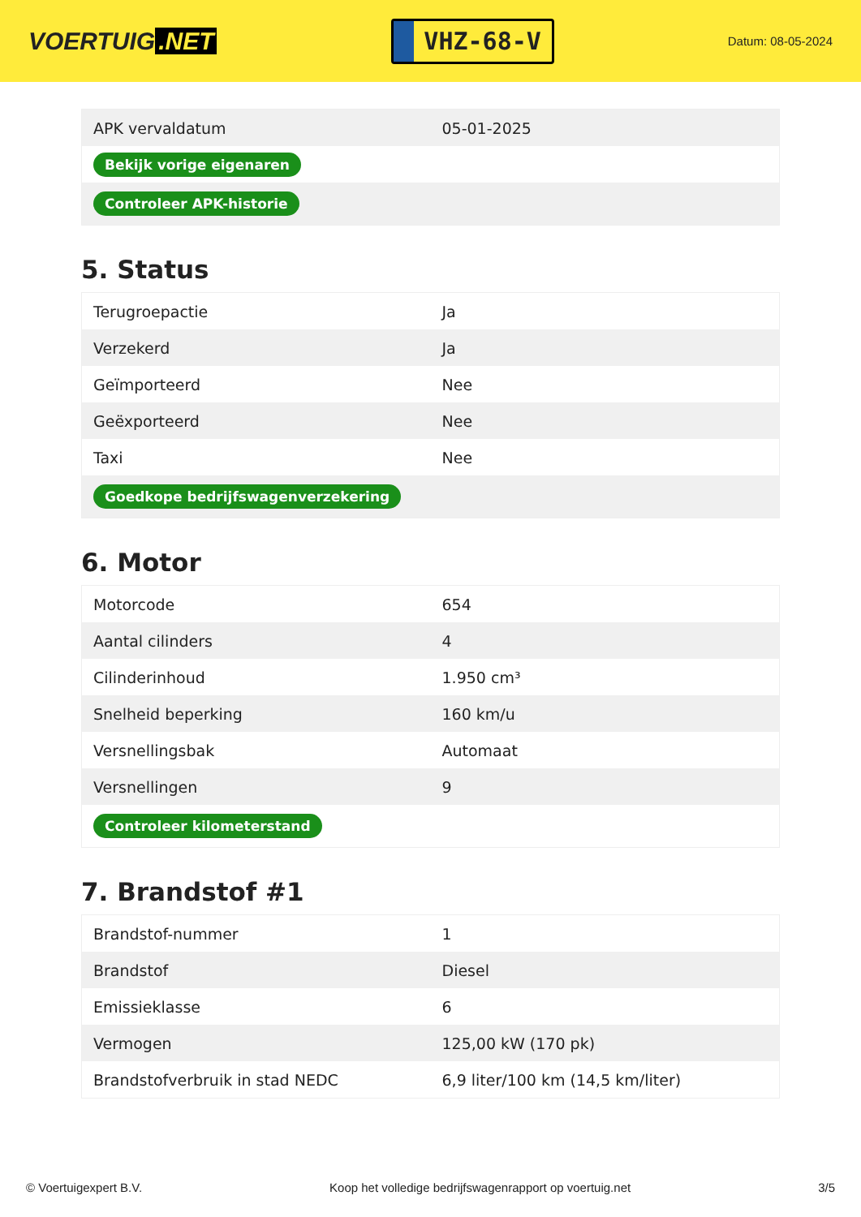VOERTUIG.NET
VHZ-68-V
Datum: 08-05-2024
| APK vervaldatum | 05-01-2025 |
| Bekijk vorige eigenaren | |
| Controleer APK-historie | |
5. Status
| Terugroepactie | Ja |
| Verzekerd | Ja |
| Geïmporteerd | Nee |
| Geëxporteerd | Nee |
| Taxi | Nee |
| Goedkope bedrijfswagenverzekering | |
6. Motor
| Motorcode | 654 |
| Aantal cilinders | 4 |
| Cilinderinhoud | 1.950 cm³ |
| Snelheid beperking | 160 km/u |
| Versnellingsbak | Automaat |
| Versnellingen | 9 |
| Controleer kilometerstand | |
7. Brandstof #1
| Brandstof-nummer | 1 |
| Brandstof | Diesel |
| Emissieklasse | 6 |
| Vermogen | 125,00 kW (170 pk) |
| Brandstofverbruik in stad NEDC | 6,9 liter/100 km (14,5 km/liter) |
© Voertuigexpert B.V. Koop het volledige bedrijfswagenrapport op voertuig.net 3/5